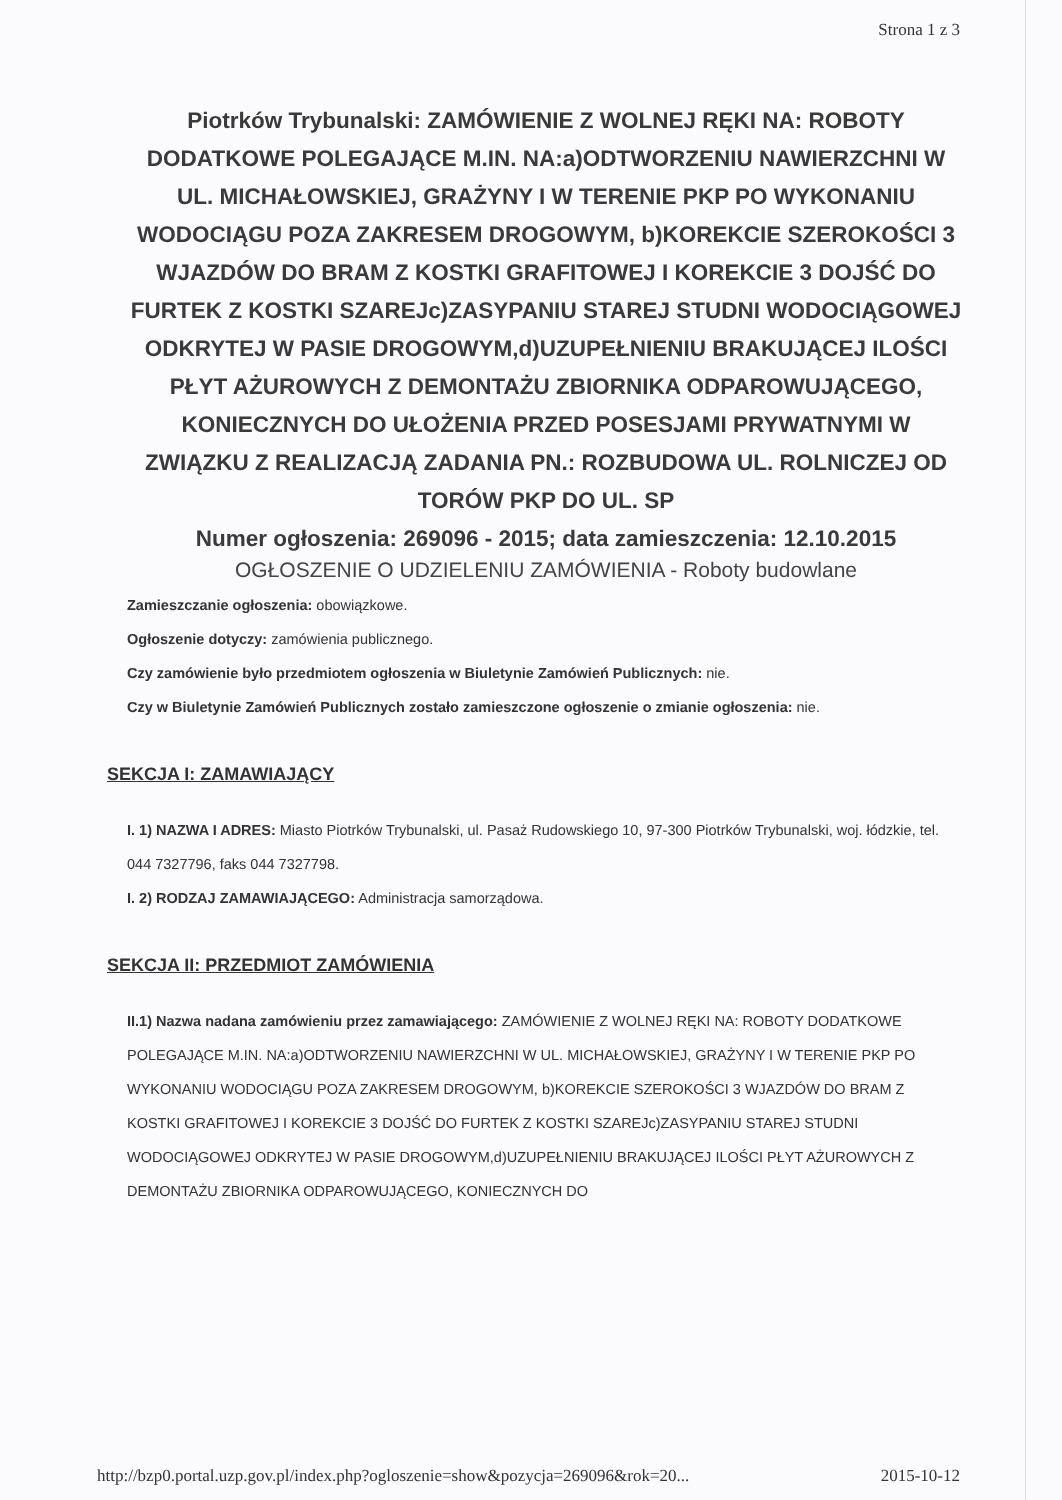Strona 1 z 3
Piotrków Trybunalski: ZAMÓWIENIE Z WOLNEJ RĘKI NA: ROBOTY DODATKOWE POLEGAJĄCE M.IN. NA:a)ODTWORZENIU NAWIERZCHNI W UL. MICHAŁOWSKIEJ, GRAŻYNY I W TERENIE PKP PO WYKONANIU WODOCIĄGU POZA ZAKRESEM DROGOWYM, b)KOREKCIE SZEROKOŚCI 3 WJAZDÓW DO BRAM Z KOSTKI GRAFITOWEJ I KOREKCIE 3 DOJŚĆ DO FURTEK Z KOSTKI SZAREJc)ZASYPANIU STAREJ STUDNI WODOCIĄGOWEJ ODKRYTEJ W PASIE DROGOWYM,d)UZUPEŁNIENIU BRAKUJĄCEJ ILOŚCI PŁYT AŻUROWYCH Z DEMONTAŻU ZBIORNIKA ODPAROWUJĄCEGO, KONIECZNYCH DO UŁOŻENIA PRZED POSESJAMI PRYWATNYMI W ZWIĄZKU Z REALIZACJĄ ZADANIA PN.: ROZBUDOWA UL. ROLNICZEJ OD TORÓW PKP DO UL. SP
Numer ogłoszenia: 269096 - 2015; data zamieszczenia: 12.10.2015
OGŁOSZENIE O UDZIELENIU ZAMÓWIENIA - Roboty budowlane
Zamieszczanie ogłoszenia: obowiązkowe.
Ogłoszenie dotyczy: zamówienia publicznego.
Czy zamówienie było przedmiotem ogłoszenia w Biuletynie Zamówień Publicznych: nie.
Czy w Biuletynie Zamówień Publicznych zostało zamieszczone ogłoszenie o zmianie ogłoszenia: nie.
SEKCJA I: ZAMAWIAJĄCY
I. 1) NAZWA I ADRES: Miasto Piotrków Trybunalski, ul. Pasaż Rudowskiego 10, 97-300 Piotrków Trybunalski, woj. łódzkie, tel. 044 7327796, faks 044 7327798.
I. 2) RODZAJ ZAMAWIAJĄCEGO: Administracja samorządowa.
SEKCJA II: PRZEDMIOT ZAMÓWIENIA
II.1) Nazwa nadana zamówieniu przez zamawiającego: ZAMÓWIENIE Z WOLNEJ RĘKI NA: ROBOTY DODATKOWE POLEGAJĄCE M.IN. NA:a)ODTWORZENIU NAWIERZCHNI W UL. MICHAŁOWSKIEJ, GRAŻYNY I W TERENIE PKP PO WYKONANIU WODOCIĄGU POZA ZAKRESEM DROGOWYM, b)KOREKCIE SZEROKOŚCI 3 WJAZDÓW DO BRAM Z KOSTKI GRAFITOWEJ I KOREKCIE 3 DOJŚĆ DO FURTEK Z KOSTKI SZAREJc)ZASYPANIU STAREJ STUDNI WODOCIĄGOWEJ ODKRYTEJ W PASIE DROGOWYM,d)UZUPEŁNIENIU BRAKUJĄCEJ ILOŚCI PŁYT AŻUROWYCH Z DEMONTAŻU ZBIORNIKA ODPAROWUJĄCEGO, KONIECZNYCH DO
http://bzp0.portal.uzp.gov.pl/index.php?ogloszenie=show&pozycja=269096&rok=20... 2015-10-12